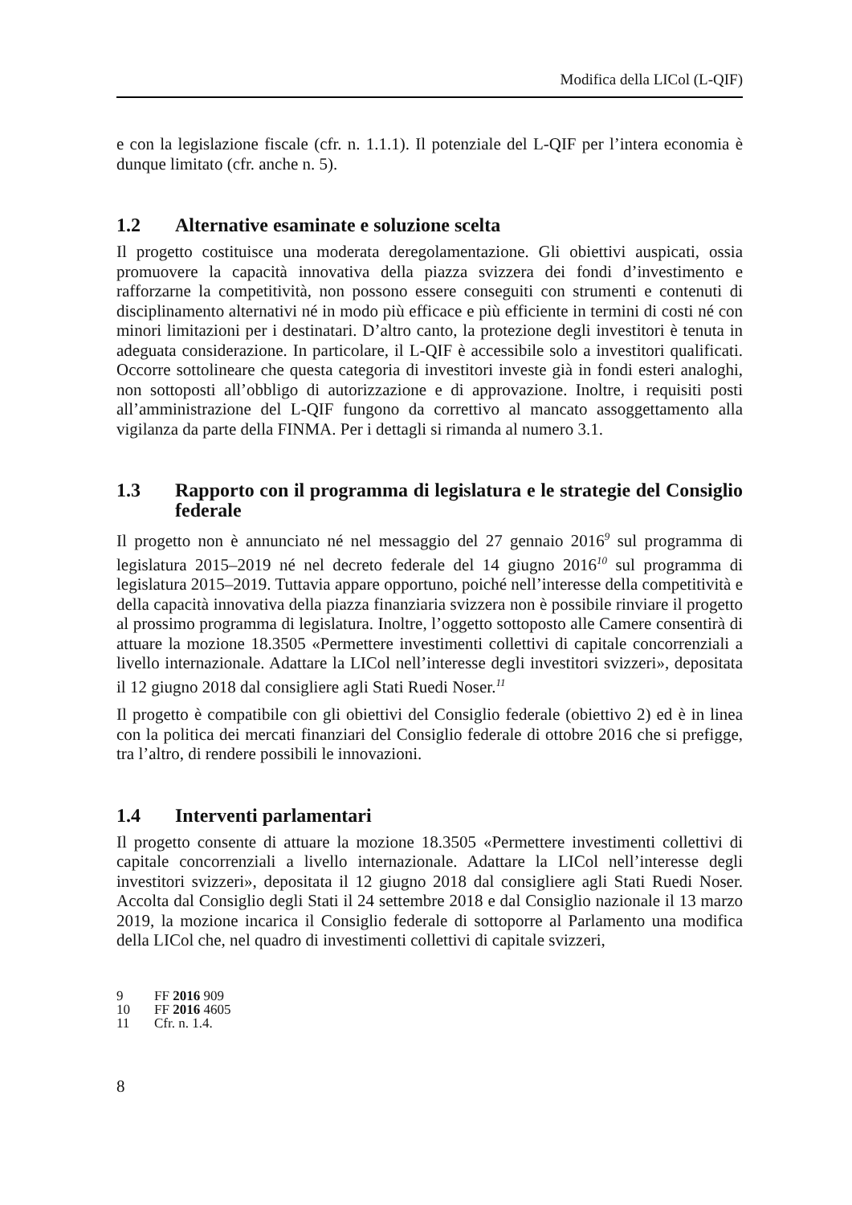Modifica della LICol (L-QIF)
e con la legislazione fiscale (cfr. n. 1.1.1). Il potenziale del L-QIF per l’intera economia è dunque limitato (cfr. anche n. 5).
1.2 Alternative esaminate e soluzione scelta
Il progetto costituisce una moderata deregolamentazione. Gli obiettivi auspicati, ossia promuovere la capacità innovativa della piazza svizzera dei fondi d’investimento e rafforzarne la competitività, non possono essere conseguiti con strumenti e contenuti di disciplinamento alternativi né in modo più efficace e più efficiente in termini di costi né con minori limitazioni per i destinatari. D’altro canto, la protezione degli investitori è tenuta in adeguata considerazione. In particolare, il L-QIF è accessibile solo a investitori qualificati. Occorre sottolineare che questa categoria di investitori investe già in fondi esteri analoghi, non sottoposti all’obbligo di autorizzazione e di approvazione. Inoltre, i requisiti posti all’amministrazione del L-QIF fungono da correttivo al mancato assoggettamento alla vigilanza da parte della FINMA. Per i dettagli si rimanda al numero 3.1.
1.3 Rapporto con il programma di legislatura e le strategie del Consiglio federale
Il progetto non è annunciato né nel messaggio del 27 gennaio 2016<sup>9</sup> sul programma di legislatura 2015–2019 né nel decreto federale del 14 giugno 2016<sup>10</sup> sul programma di legislatura 2015–2019. Tuttavia appare opportuno, poiché nell’interesse della competitività e della capacità innovativa della piazza finanziaria svizzera non è possibile rinviare il progetto al prossimo programma di legislatura. Inoltre, l’oggetto sottoposto alle Camere consentirà di attuare la mozione 18.3505 «Permettere investimenti collettivi di capitale concorrenziali a livello internazionale. Adattare la LICol nell’interesse degli investitori svizzeri», depositata il 12 giugno 2018 dal consigliere agli Stati Ruedi Noser.<sup>11</sup>
Il progetto è compatibile con gli obiettivi del Consiglio federale (obiettivo 2) ed è in linea con la politica dei mercati finanziari del Consiglio federale di ottobre 2016 che si prefigge, tra l’altro, di rendere possibili le innovazioni.
1.4 Interventi parlamentari
Il progetto consente di attuare la mozione 18.3505 «Permettere investimenti collettivi di capitale concorrenziali a livello internazionale. Adattare la LICol nell’interesse degli investitori svizzeri», depositata il 12 giugno 2018 dal consigliere agli Stati Ruedi Noser. Accolta dal Consiglio degli Stati il 24 settembre 2018 e dal Consiglio nazionale il 13 marzo 2019, la mozione incarica il Consiglio federale di sottoporre al Parlamento una modifica della LICol che, nel quadro di investimenti collettivi di capitale svizzeri,
9 FF 2016 909
10 FF 2016 4605
11 Cfr. n. 1.4.
8